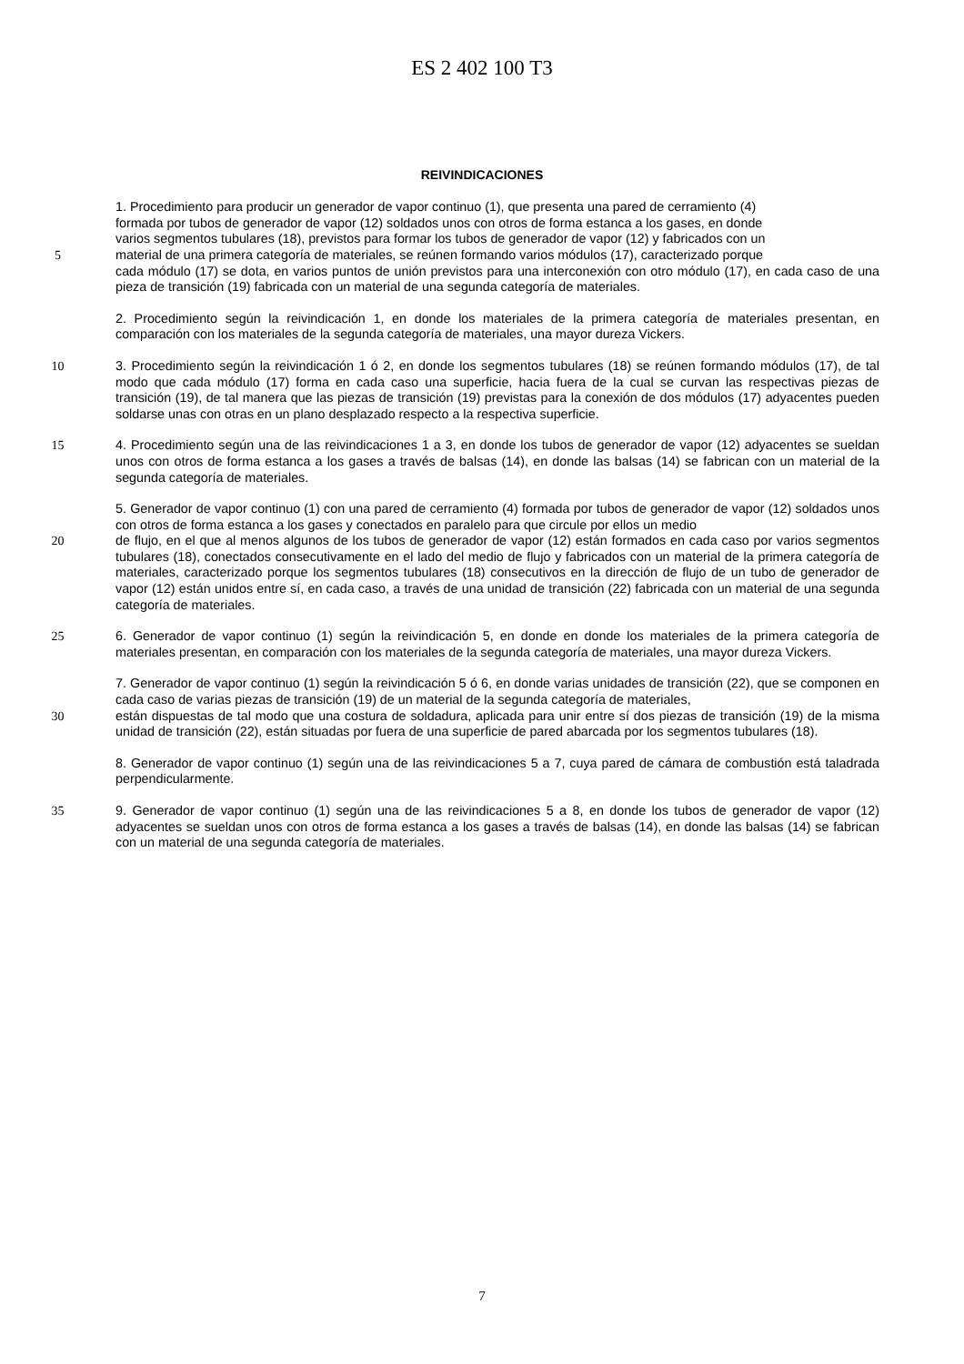ES 2 402 100 T3
REIVINDICACIONES
1. Procedimiento para producir un generador de vapor continuo (1), que presenta una pared de cerramiento (4)
formada por tubos de generador de vapor (12) soldados unos con otros de forma estanca a los gases, en donde
varios segmentos tubulares (18), previstos para formar los tubos de generador de vapor (12) y fabricados con un
5 material de una primera categoría de materiales, se reúnen formando varios módulos (17), caracterizado porque
cada módulo (17) se dota, en varios puntos de unión previstos para una interconexión con otro módulo (17), en cada caso de una pieza de transición (19) fabricada con un material de una segunda categoría de materiales.
2. Procedimiento según la reivindicación 1, en donde los materiales de la primera categoría de materiales presentan, en comparación con los materiales de la segunda categoría de materiales, una mayor dureza Vickers.
10 3. Procedimiento según la reivindicación 1 ó 2, en donde los segmentos tubulares (18) se reúnen formando módulos (17), de tal modo que cada módulo (17) forma en cada caso una superficie, hacia fuera de la cual se curvan las respectivas piezas de transición (19), de tal manera que las piezas de transición (19) previstas para la conexión de dos módulos (17) adyacentes pueden soldarse unas con otras en un plano desplazado respecto a la respectiva superficie.
15 4. Procedimiento según una de las reivindicaciones 1 a 3, en donde los tubos de generador de vapor (12) adyacentes se sueldan unos con otros de forma estanca a los gases a través de balsas (14), en donde las balsas (14) se fabrican con un material de la segunda categoría de materiales.
5. Generador de vapor continuo (1) con una pared de cerramiento (4) formada por tubos de generador de vapor (12) soldados unos con otros de forma estanca a los gases y conectados en paralelo para que circule por ellos un medio
20 de flujo, en el que al menos algunos de los tubos de generador de vapor (12) están formados en cada caso por varios segmentos tubulares (18), conectados consecutivamente en el lado del medio de flujo y fabricados con un material de la primera categoría de materiales, caracterizado porque los segmentos tubulares (18) consecutivos en la dirección de flujo de un tubo de generador de vapor (12) están unidos entre sí, en cada caso, a través de una unidad de transición (22) fabricada con un material de una segunda categoría de materiales.
25 6. Generador de vapor continuo (1) según la reivindicación 5, en donde en donde los materiales de la primera categoría de materiales presentan, en comparación con los materiales de la segunda categoría de materiales, una mayor dureza Vickers.
7. Generador de vapor continuo (1) según la reivindicación 5 ó 6, en donde varias unidades de transición (22), que se componen en cada caso de varias piezas de transición (19) de un material de la segunda categoría de materiales,
30 están dispuestas de tal modo que una costura de soldadura, aplicada para unir entre sí dos piezas de transición (19) de la misma unidad de transición (22), están situadas por fuera de una superficie de pared abarcada por los segmentos tubulares (18).
8. Generador de vapor continuo (1) según una de las reivindicaciones 5 a 7, cuya pared de cámara de combustión está taladrada perpendicularmente.
35 9. Generador de vapor continuo (1) según una de las reivindicaciones 5 a 8, en donde los tubos de generador de vapor (12) adyacentes se sueldan unos con otros de forma estanca a los gases a través de balsas (14), en donde las balsas (14) se fabrican con un material de una segunda categoría de materiales.
7